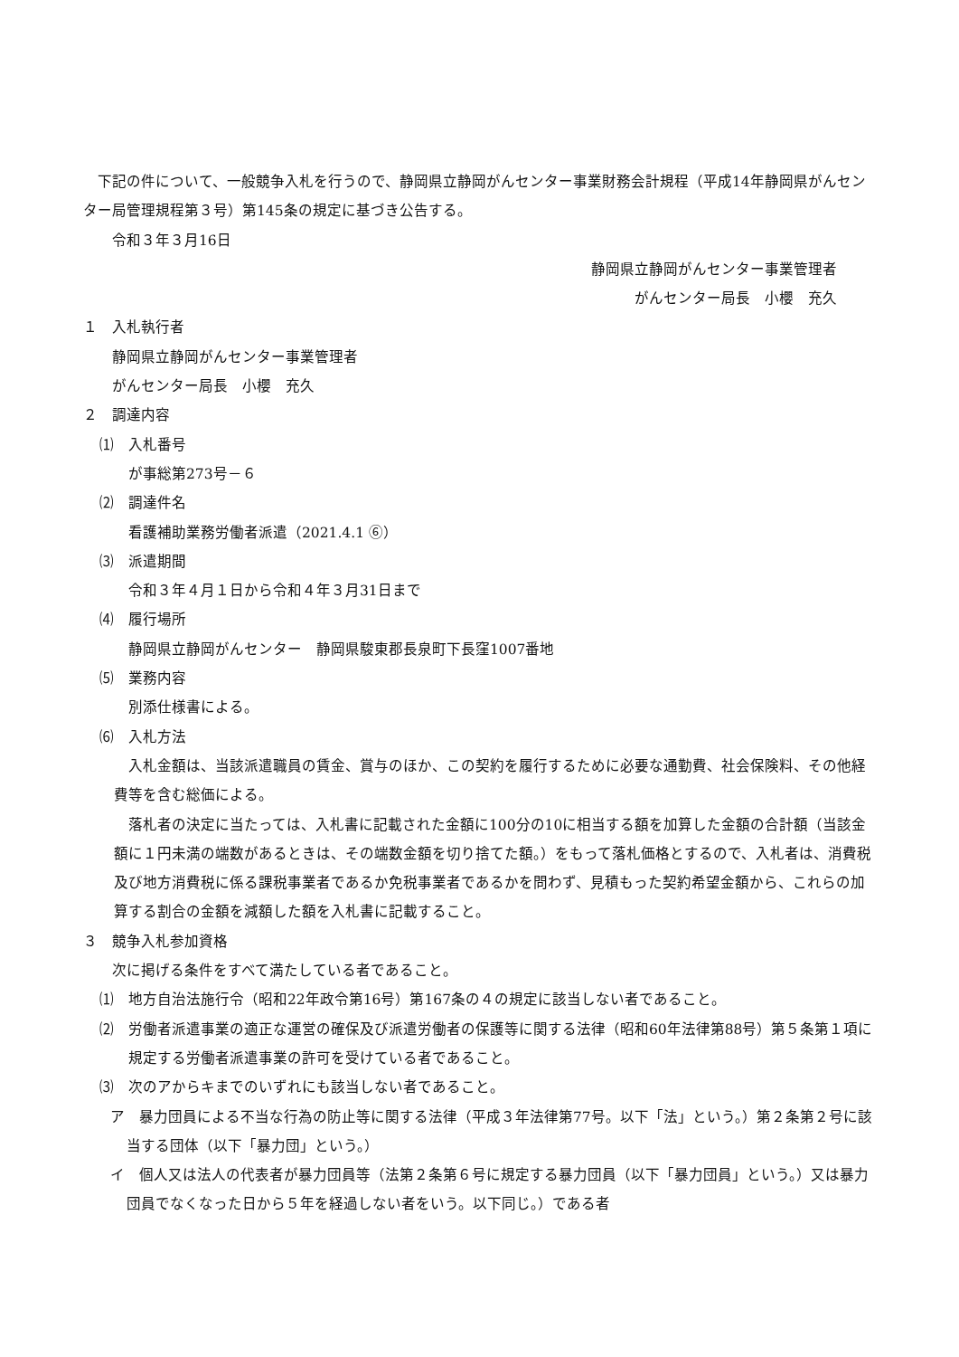下記の件について、一般競争入札を行うので、静岡県立静岡がんセンター事業財務会計規程（平成14年静岡県がんセンター局管理規程第３号）第145条の規定に基づき公告する。
令和３年３月16日
静岡県立静岡がんセンター事業管理者
がんセンター局長　小櫻　充久
１　入札執行者
静岡県立静岡がんセンター事業管理者
がんセンター局長　小櫻　充久
２　調達内容
⑴　入札番号
が事総第273号－６
⑵　調達件名
看護補助業務労働者派遣（2021.4.1 ⑥）
⑶　派遣期間
令和３年４月１日から令和４年３月31日まで
⑷　履行場所
静岡県立静岡がんセンター　静岡県駿東郡長泉町下長窪1007番地
⑸　業務内容
別添仕様書による。
⑹　入札方法
入札金額は、当該派遣職員の賃金、賞与のほか、この契約を履行するために必要な通勤費、社会保険料、その他経費等を含む総価による。
落札者の決定に当たっては、入札書に記載された金額に100分の10に相当する額を加算した金額の合計額（当該金額に１円未満の端数があるときは、その端数金額を切り捨てた額。）をもって落札価格とするので、入札者は、消費税及び地方消費税に係る課税事業者であるか免税事業者であるかを問わず、見積もった契約希望金額から、これらの加算する割合の金額を減額した額を入札書に記載すること。
３　競争入札参加資格
次に掲げる条件をすべて満たしている者であること。
⑴　地方自治法施行令（昭和22年政令第16号）第167条の４の規定に該当しない者であること。
⑵　労働者派遣事業の適正な運営の確保及び派遣労働者の保護等に関する法律（昭和60年法律第88号）第５条第１項に規定する労働者派遣事業の許可を受けている者であること。
⑶　次のアからキまでのいずれにも該当しない者であること。
ア　暴力団員による不当な行為の防止等に関する法律（平成３年法律第77号。以下「法」という。）第２条第２号に該当する団体（以下「暴力団」という。）
イ　個人又は法人の代表者が暴力団員等（法第２条第６号に規定する暴力団員（以下「暴力団員」という。）又は暴力団員でなくなった日から５年を経過しない者をいう。以下同じ。）である者